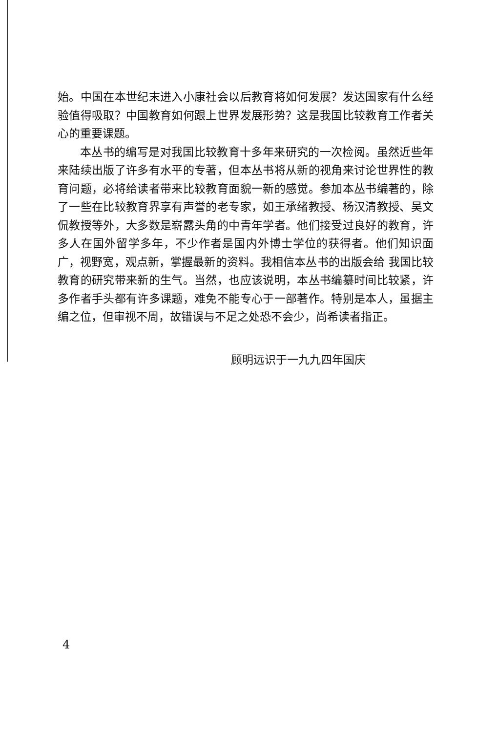始。中国在本世纪末进入小康社会以后教育将如何发展？发达国家有什么经验值得吸取？中国教育如何跟上世界发展形势？这是我国比较教育工作者关心的重要课题。
本丛书的编写是对我国比较教育十多年来研究的一次检阅。虽然近些年来陆续出版了许多有水平的专著，但本丛书将从新的视角来讨论世界性的教育问题，必将给读者带来比较教育面貌一新的感觉。参加本丛书编著的，除了一些在比较教育界享有声誉的老专家，如王承绪教授、杨汉清教授、吴文侃教授等外，大多数是崭露头角的中青年学者。他们接受过良好的教育，许多人在国外留学多年，不少作者是国内外博士学位的获得者。他们知识面广，视野宽，观点新，掌握最新的资料。我相信本丛书的出版会给 我国比较教育的研究带来新的生气。当然，也应该说明，本丛书编纂时间比较紧，许多作者手头都有许多课题，难免不能专心于一部著作。特别是本人，虽据主编之位，但审视不周，故错误与不足之处恐不会少，尚希读者指正。
顾明远识于一九九四年国庆
4